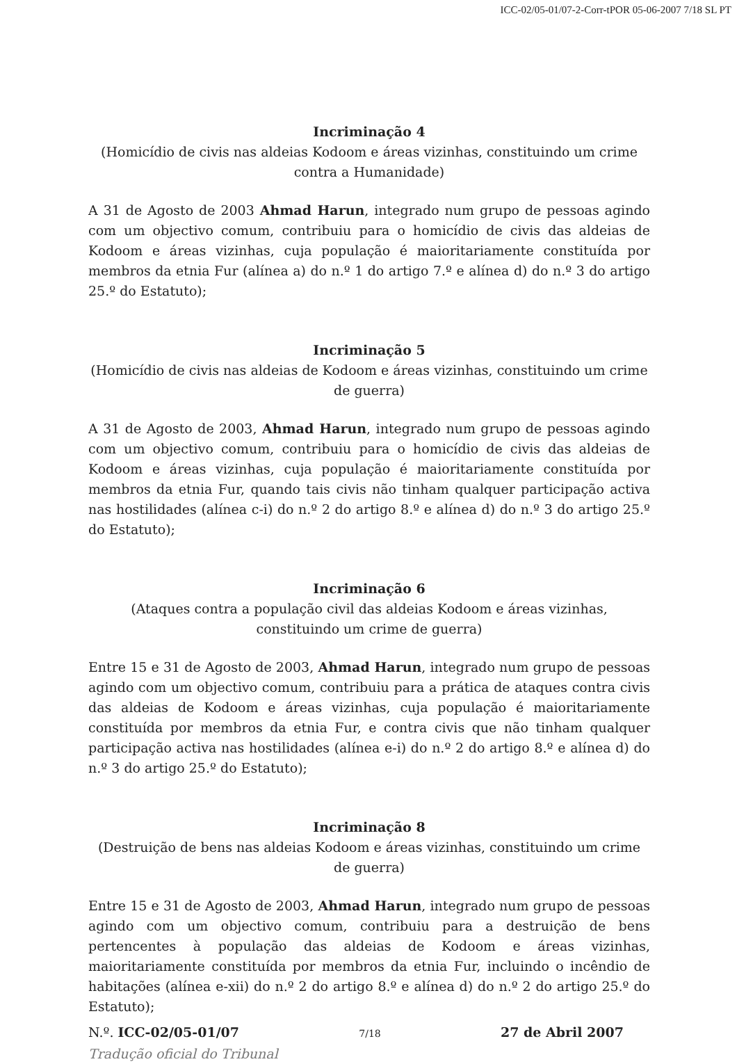ICC-02/05-01/07-2-Corr-tPOR 05-06-2007 7/18 SL PT
Incriminação 4
(Homicídio de civis nas aldeias Kodoom e áreas vizinhas, constituindo um crime contra a Humanidade)
A 31 de Agosto de 2003 Ahmad Harun, integrado num grupo de pessoas agindo com um objectivo comum, contribuiu para o homicídio de civis das aldeias de Kodoom e áreas vizinhas, cuja população é maioritariamente constituída por membros da etnia Fur (alínea a) do n.º 1 do artigo 7.º e alínea d) do n.º 3 do artigo 25.º do Estatuto);
Incriminação 5
(Homicídio de civis nas aldeias de Kodoom e áreas vizinhas, constituindo um crime de guerra)
A 31 de Agosto de 2003, Ahmad Harun, integrado num grupo de pessoas agindo com um objectivo comum, contribuiu para o homicídio de civis das aldeias de Kodoom e áreas vizinhas, cuja população é maioritariamente constituída por membros da etnia Fur, quando tais civis não tinham qualquer participação activa nas hostilidades (alínea c-i) do n.º 2 do artigo 8.º e alínea d) do n.º 3 do artigo 25.º do Estatuto);
Incriminação 6
(Ataques contra a população civil das aldeias Kodoom e áreas vizinhas, constituindo um crime de guerra)
Entre 15 e 31 de Agosto de 2003, Ahmad Harun, integrado num grupo de pessoas agindo com um objectivo comum, contribuiu para a prática de ataques contra civis das aldeias de Kodoom e áreas vizinhas, cuja população é maioritariamente constituída por membros da etnia Fur, e contra civis que não tinham qualquer participação activa nas hostilidades (alínea e-i) do n.º 2 do artigo 8.º e alínea d) do n.º 3 do artigo 25.º do Estatuto);
Incriminação 8
(Destruição de bens nas aldeias Kodoom e áreas vizinhas, constituindo um crime de guerra)
Entre 15 e 31 de Agosto de 2003, Ahmad Harun, integrado num grupo de pessoas agindo com um objectivo comum, contribuiu para a destruição de bens pertencentes à população das aldeias de Kodoom e áreas vizinhas, maioritariamente constituída por membros da etnia Fur, incluindo o incêndio de habitações (alínea e-xii) do n.º 2 do artigo 8.º e alínea d) do n.º 2 do artigo 25.º do Estatuto);
N.º. ICC-02/05-01/07 7/18 27 de Abril 2007
Tradução oficial do Tribunal